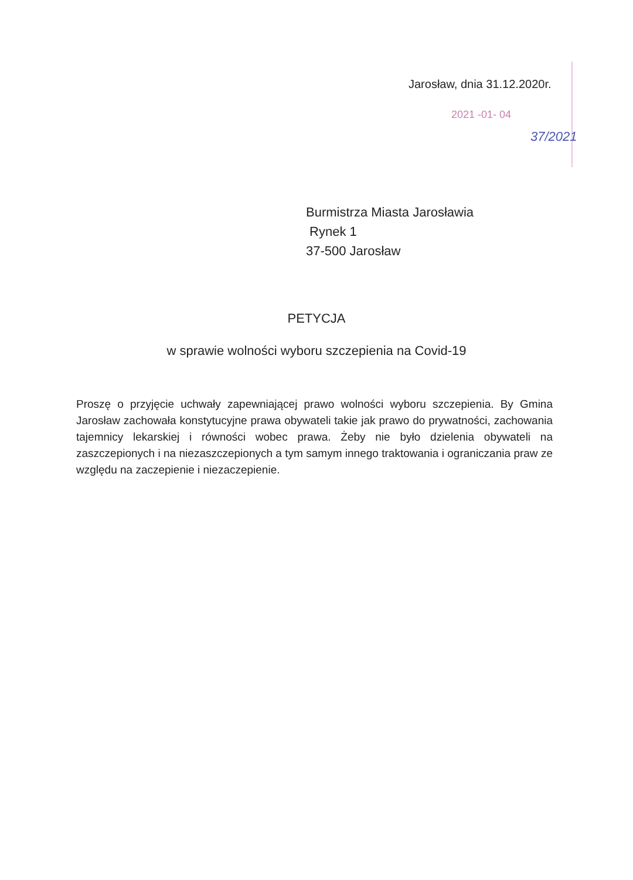2021 -01- 04
37/2021
Jarosław, dnia 31.12.2020r.
Burmistrza Miasta Jarosławia
Rynek 1
37-500 Jarosław
PETYCJA
w sprawie wolności wyboru szczepienia na Covid-19
Proszę o przyjęcie uchwały zapewniającej prawo wolności wyboru szczepienia. By Gmina Jarosław zachowała konstytucyjne prawa obywateli takie jak prawo do prywatności, zachowania tajemnicy lekarskiej i równości wobec prawa. Żeby nie było dzielenia obywateli na zaszczepionych i na niezaszczepionych a tym samym innego traktowania i ograniczania praw ze względu na zaczepienie i niezaczepienie.